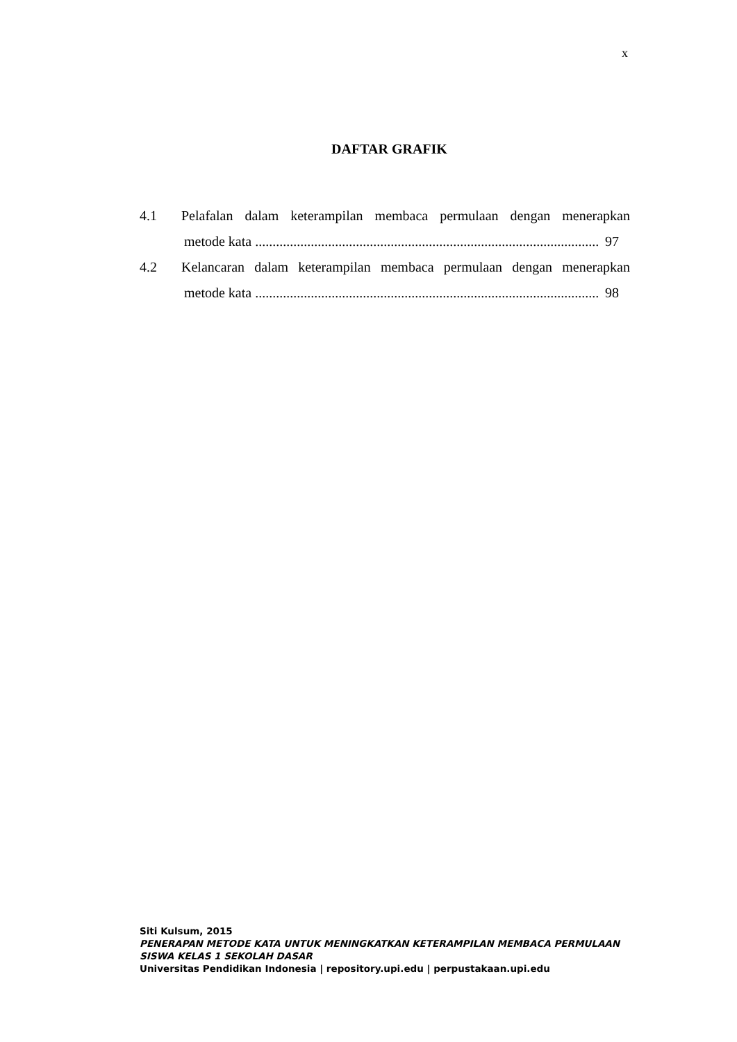x
DAFTAR GRAFIK
4.1 Pelafalan dalam keterampilan membaca permulaan dengan menerapkan
metode kata ................................................................................................... 97
4.2 Kelancaran dalam keterampilan membaca permulaan dengan menerapkan
metode kata ................................................................................................... 98
Siti Kulsum, 2015
PENERAPAN METODE KATA UNTUK MENINGKATKAN KETERAMPILAN MEMBACA PERMULAAN
SISWA KELAS 1 SEKOLAH DASAR
Universitas Pendidikan Indonesia | repository.upi.edu | perpustakaan.upi.edu